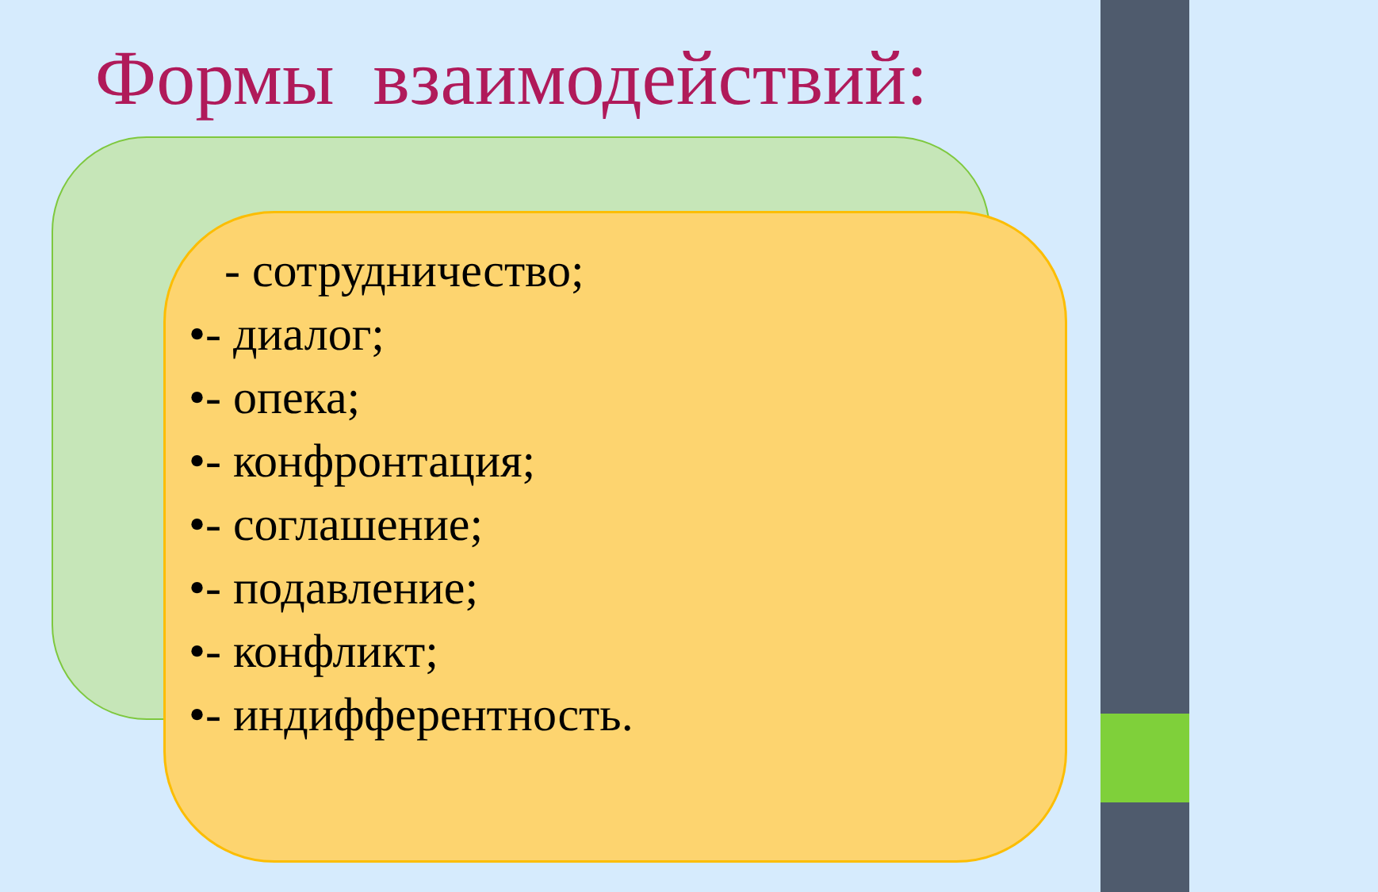Формы взаимодействий:
- сотрудничество;
•- диалог;
•- опека;
•- конфронтация;
•- соглашение;
•- подавление;
•- конфликт;
•- индифферентность.